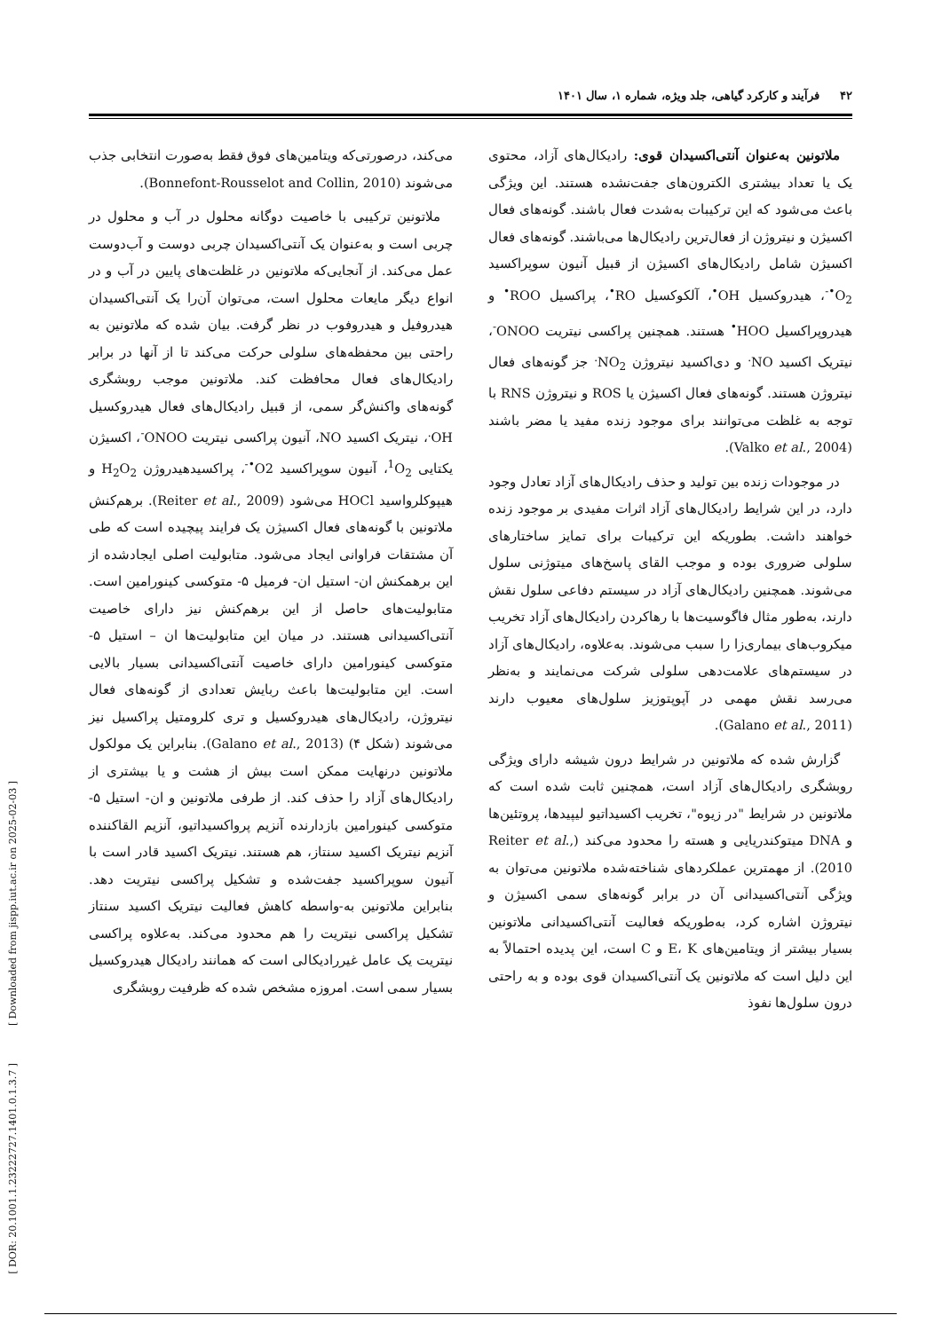۴۲ فرآیند و کارکرد گیاهی، جلد ویژه، شماره ۱، سال ۱۴۰۱
ملاتونین به‌عنوان آنتی‌اکسیدان قوی: رادیکال‌های آزاد، محتوی یک یا تعداد بیشتری الکترون‌های جفت‌نشده هستند. این ویژگی باعث می‌شود که این ترکیبات به‌شدت فعال باشند. گونه‌های فعال اکسیژن و نیتروژن از فعال‌ترین رادیکال‌ها می‌باشند. گونه‌های فعال اکسیژن شامل رادیکال‌های اکسیژن از قبیل آنیون سوپراکسید O<sub>2</sub><sup>•-</sup>، هیدروکسیل OH<sup>•</sup>، آلکوکسیل RO<sup>•</sup>، پراکسیل ROO<sup>•</sup> و هیدروپراکسیل HOO<sup>•</sup> هستند. همچنین پراکسی نیتریت ONOO<sup>-</sup>، نیتریک اکسید NO<sup>.</sup> و دی‌اکسید نیتروژن NO<sub>2</sub><sup>.</sup> جز گونه‌های فعال نیتروژن هستند. گونه‌های فعال اکسیژن یا ROS و نیتروژن RNS با توجه به غلظت می‌توانند برای موجود زنده مفید یا مضر باشند (Valko et al., 2004).
در موجودات زنده بین تولید و حذف رادیکال‌های آزاد تعادل وجود دارد، در این شرایط رادیکال‌های آزاد اثرات مفیدی بر موجود زنده خواهند داشت. بطوریکه این ترکیبات برای تمایز ساختارهای سلولی ضروری بوده و موجب القای پاسخ‌های میتوژنی سلول می‌شوند. همچنین رادیکال‌های آزاد در سیستم دفاعی سلول نقش دارند، به‌طور مثال فاگوسیت‌ها با رهاکردن رادیکال‌های آزاد تخریب میکروب‌های بیماری‌زا را سبب می‌شوند. به‌علاوه، رادیکال‌های آزاد در سیستم‌های علامت‌دهی سلولی شرکت می‌نمایند و به‌نظر می‌رسد نقش مهمی در آپوپتوزیز سلول‌های معیوب دارند (Galano et al., 2011).
گزارش شده که ملاتونین در شرایط درون شیشه دارای ویژگی روبشگری رادیکال‌های آزاد است، همچنین ثابت شده است که ملاتونین در شرایط "در زیوه"، تخریب اکسیداتیو لیپیدها، پروتئین‌ها و DNA میتوکندریایی و هسته را محدود می‌کند (Reiter et al., 2010). از مهمترین عملکردهای شناخته‌شده ملاتونین می‌توان به ویژگی آنتی‌اکسیدانی آن در برابر گونه‌های سمی اکسیژن و نیتروژن اشاره کرد، به‌طوریکه فعالیت آنتی‌اکسیدانی ملاتونین بسیار بیشتر از ویتامین‌های E، K و C است، این پدیده احتمالاً به این دلیل است که ملاتونین یک آنتی‌اکسیدان قوی بوده و به راحتی درون سلول‌ها نفوذ
می‌کند، درصورتی‌که ویتامین‌های فوق فقط به‌صورت انتخابی جذب می‌شوند (Bonnefont-Rousselot and Collin, 2010).
ملاتونین ترکیبی با خاصیت دوگانه محلول در آب و محلول در چربی است و به‌عنوان یک آنتی‌اکسیدان چربی دوست و آب‌دوست عمل می‌کند. از آنجایی‌که ملاتونین در غلظت‌های پایین در آب و در انواع دیگر مایعات محلول است، می‌توان آن‌را یک آنتی‌اکسیدان هیدروفیل و هیدروفوب در نظر گرفت. بیان شده که ملاتونین به راحتی بین محفظه‌های سلولی حرکت می‌کند تا از آنها در برابر رادیکال‌های فعال محافظت کند. ملاتونین موجب روبشگری گونه‌های واکنش‌گر سمی، از قبیل رادیکال‌های فعال هیدروکسیل OH<sup>.</sup>، نیتریک اکسید NO، آنیون پراکسی نیتریت ONOO<sup>-</sup>، اکسیژن یکتایی <sup>1</sup>O<sub>2</sub>، آنیون سوپراکسید O2<sup>•-</sup>، پراکسیدهیدروژن H<sub>2</sub>O<sub>2</sub> و هیپوکلرواسید HOCl می‌شود (Reiter et al., 2009). برهم‌کنش ملاتونین با گونه‌های فعال اکسیژن یک فرایند پیچیده است که طی آن مشتقات فراوانی ایجاد می‌شود. متابولیت اصلی ایجادشده از این برهمکنش ان- استیل ان- فرمیل ۵- متوکسی کینورامین است. متابولیت‌های حاصل از این برهم‌کنش نیز دارای خاصیت آنتی‌اکسیدانی هستند. در میان این متابولیت‌ها ان – استیل ۵- متوکسی کینورامین دارای خاصیت آنتی‌اکسیدانی بسیار بالایی است. این متابولیت‌ها باعث ربایش تعدادی از گونه‌های فعال نیتروژن، رادیکال‌های هیدروکسیل و تری کلرومتیل پراکسیل نیز می‌شوند (شکل ۴) (Galano et al., 2013). بنابراین یک مولکول ملاتونین درنهایت ممکن است بیش از هشت و یا بیشتری از رادیکال‌های آزاد را حذف کند. از طرفی ملاتونین و ان- استیل ۵- متوکسی کینورامین بازدارنده آنزیم پرواکسیداتیو، آنزیم القاکننده آنزیم نیتریک اکسید سنتاز، هم هستند. نیتریک اکسید قادر است با آنیون سوپراکسید جفت‌شده و تشکیل پراکسی نیتریت دهد. بنابراین ملاتونین به-واسطه کاهش فعالیت نیتریک اکسید سنتاز تشکیل پراکسی نیتریت را هم محدود می‌کند. به‌علاوه پراکسی نیتریت یک عامل غیررادیکالی است که همانند رادیکال هیدروکسیل بسیار سمی است. امروزه مشخص شده که ظرفیت روبشگری
[ DOR: 20.1001.1.23222727.1401.0.1.3.7 ] [ Downloaded from jispp.iut.ac.ir on 2025-02-03 ]